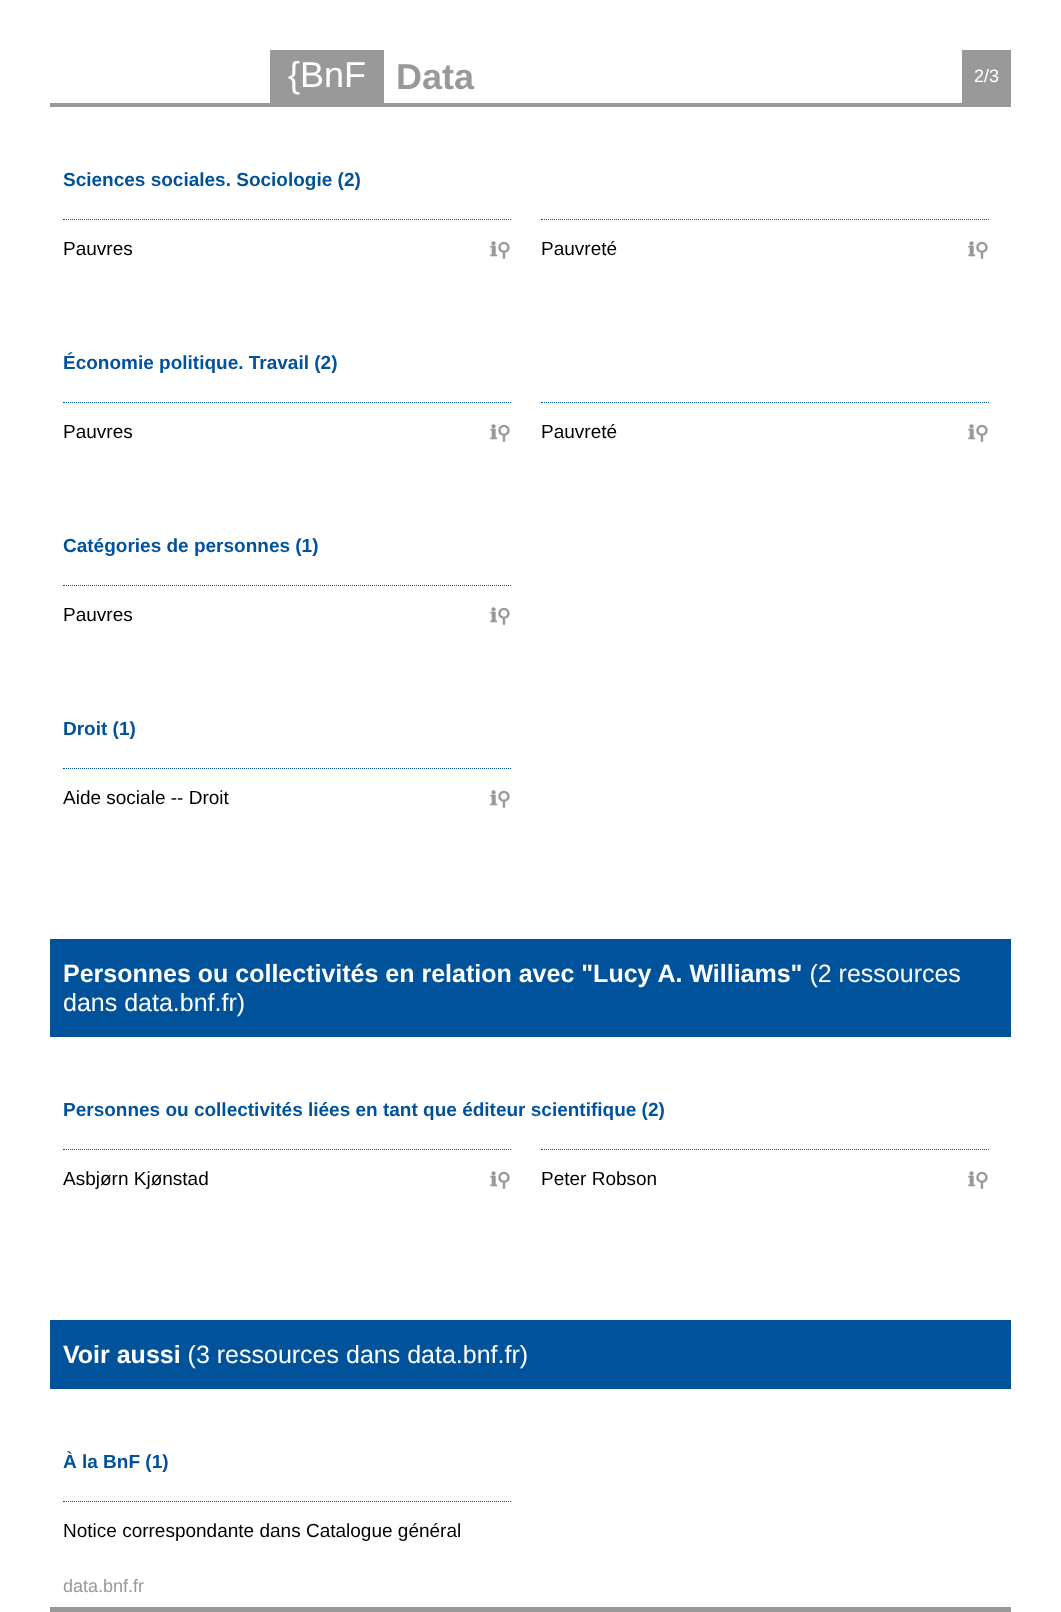{BnF Data 2/3
Sciences sociales. Sociologie (2)
Pauvres ℹ⚲ Pauvreté ℹ⚲
Économie politique. Travail (2)
Pauvres ℹ⚲ Pauvreté ℹ⚲
Catégories de personnes (1)
Pauvres ℹ⚲
Droit (1)
Aide sociale -- Droit ℹ⚲
Personnes ou collectivités en relation avec "Lucy A. Williams" (2 ressources dans data.bnf.fr)
Personnes ou collectivités liées en tant que éditeur scientifique (2)
Asbjørn Kjønstad ℹ⚲ Peter Robson ℹ⚲
Voir aussi (3 ressources dans data.bnf.fr)
À la BnF (1)
Notice correspondante dans Catalogue général
data.bnf.fr